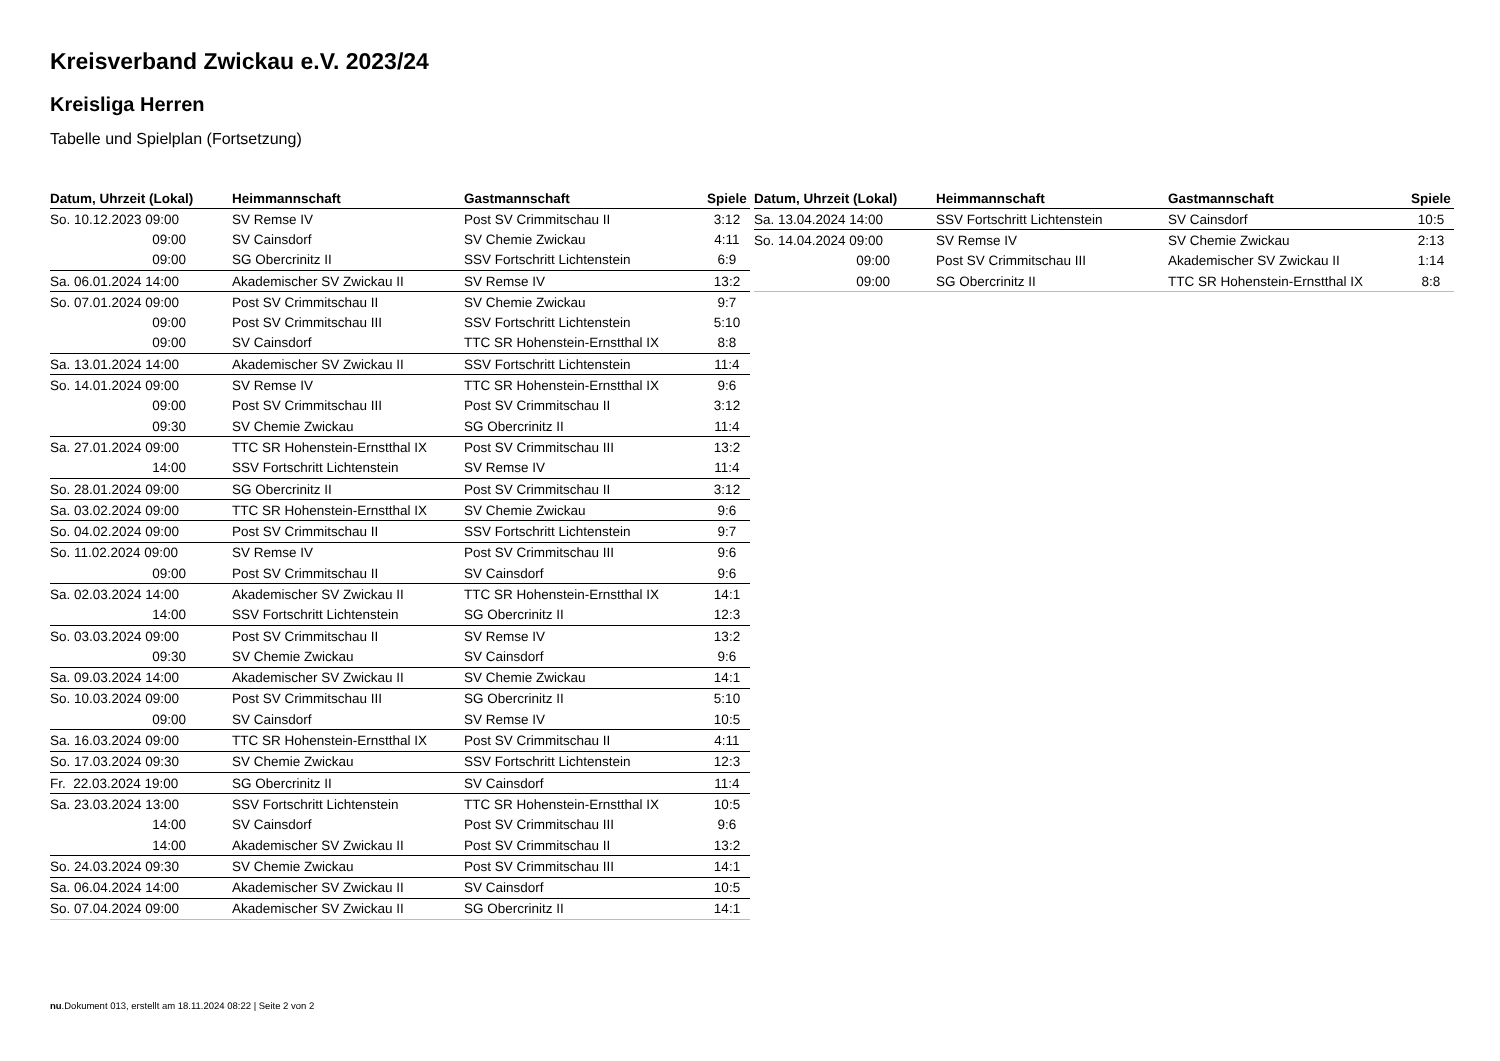Kreisverband Zwickau e.V. 2023/24
Kreisliga Herren
Tabelle und Spielplan (Fortsetzung)
| Datum, Uhrzeit (Lokal) | Heimmannschaft | Gastmannschaft | Spiele |
| --- | --- | --- | --- |
| So. 10.12.2023 09:00 | SV Remse IV | Post SV Crimmitschau II | 3:12 |
| 09:00 | SV Cainsdorf | SV Chemie Zwickau | 4:11 |
| 09:00 | SG Obercrinitz II | SSV Fortschritt Lichtenstein | 6:9 |
| Sa. 06.01.2024 14:00 | Akademischer SV Zwickau II | SV Remse IV | 13:2 |
| So. 07.01.2024 09:00 | Post SV Crimmitschau II | SV Chemie Zwickau | 9:7 |
| 09:00 | Post SV Crimmitschau III | SSV Fortschritt Lichtenstein | 5:10 |
| 09:00 | SV Cainsdorf | TTC SR Hohenstein-Ernstthal IX | 8:8 |
| Sa. 13.01.2024 14:00 | Akademischer SV Zwickau II | SSV Fortschritt Lichtenstein | 11:4 |
| So. 14.01.2024 09:00 | SV Remse IV | TTC SR Hohenstein-Ernstthal IX | 9:6 |
| 09:00 | Post SV Crimmitschau III | Post SV Crimmitschau II | 3:12 |
| 09:30 | SV Chemie Zwickau | SG Obercrinitz II | 11:4 |
| Sa. 27.01.2024 09:00 | TTC SR Hohenstein-Ernstthal IX | Post SV Crimmitschau III | 13:2 |
| 14:00 | SSV Fortschritt Lichtenstein | SV Remse IV | 11:4 |
| So. 28.01.2024 09:00 | SG Obercrinitz II | Post SV Crimmitschau II | 3:12 |
| Sa. 03.02.2024 09:00 | TTC SR Hohenstein-Ernstthal IX | SV Chemie Zwickau | 9:6 |
| So. 04.02.2024 09:00 | Post SV Crimmitschau II | SSV Fortschritt Lichtenstein | 9:7 |
| So. 11.02.2024 09:00 | SV Remse IV | Post SV Crimmitschau III | 9:6 |
| 09:00 | Post SV Crimmitschau II | SV Cainsdorf | 9:6 |
| Sa. 02.03.2024 14:00 | Akademischer SV Zwickau II | TTC SR Hohenstein-Ernstthal IX | 14:1 |
| 14:00 | SSV Fortschritt Lichtenstein | SG Obercrinitz II | 12:3 |
| So. 03.03.2024 09:00 | Post SV Crimmitschau II | SV Remse IV | 13:2 |
| 09:30 | SV Chemie Zwickau | SV Cainsdorf | 9:6 |
| Sa. 09.03.2024 14:00 | Akademischer SV Zwickau II | SV Chemie Zwickau | 14:1 |
| So. 10.03.2024 09:00 | Post SV Crimmitschau III | SG Obercrinitz II | 5:10 |
| 09:00 | SV Cainsdorf | SV Remse IV | 10:5 |
| Sa. 16.03.2024 09:00 | TTC SR Hohenstein-Ernstthal IX | Post SV Crimmitschau II | 4:11 |
| So. 17.03.2024 09:30 | SV Chemie Zwickau | SSV Fortschritt Lichtenstein | 12:3 |
| Fr. 22.03.2024 19:00 | SG Obercrinitz II | SV Cainsdorf | 11:4 |
| Sa. 23.03.2024 13:00 | SSV Fortschritt Lichtenstein | TTC SR Hohenstein-Ernstthal IX | 10:5 |
| 14:00 | SV Cainsdorf | Post SV Crimmitschau III | 9:6 |
| 14:00 | Akademischer SV Zwickau II | Post SV Crimmitschau II | 13:2 |
| So. 24.03.2024 09:30 | SV Chemie Zwickau | Post SV Crimmitschau III | 14:1 |
| Sa. 06.04.2024 14:00 | Akademischer SV Zwickau II | SV Cainsdorf | 10:5 |
| So. 07.04.2024 09:00 | Akademischer SV Zwickau II | SG Obercrinitz II | 14:1 |
| Datum, Uhrzeit (Lokal) | Heimmannschaft | Gastmannschaft | Spiele |
| --- | --- | --- | --- |
| Sa. 13.04.2024 14:00 | SSV Fortschritt Lichtenstein | SV Cainsdorf | 10:5 |
| So. 14.04.2024 09:00 | SV Remse IV | SV Chemie Zwickau | 2:13 |
| 09:00 | Post SV Crimmitschau III | Akademischer SV Zwickau II | 1:14 |
| 09:00 | SG Obercrinitz II | TTC SR Hohenstein-Ernstthal IX | 8:8 |
nu.Dokument 013, erstellt am 18.11.2024 08:22 | Seite 2 von 2